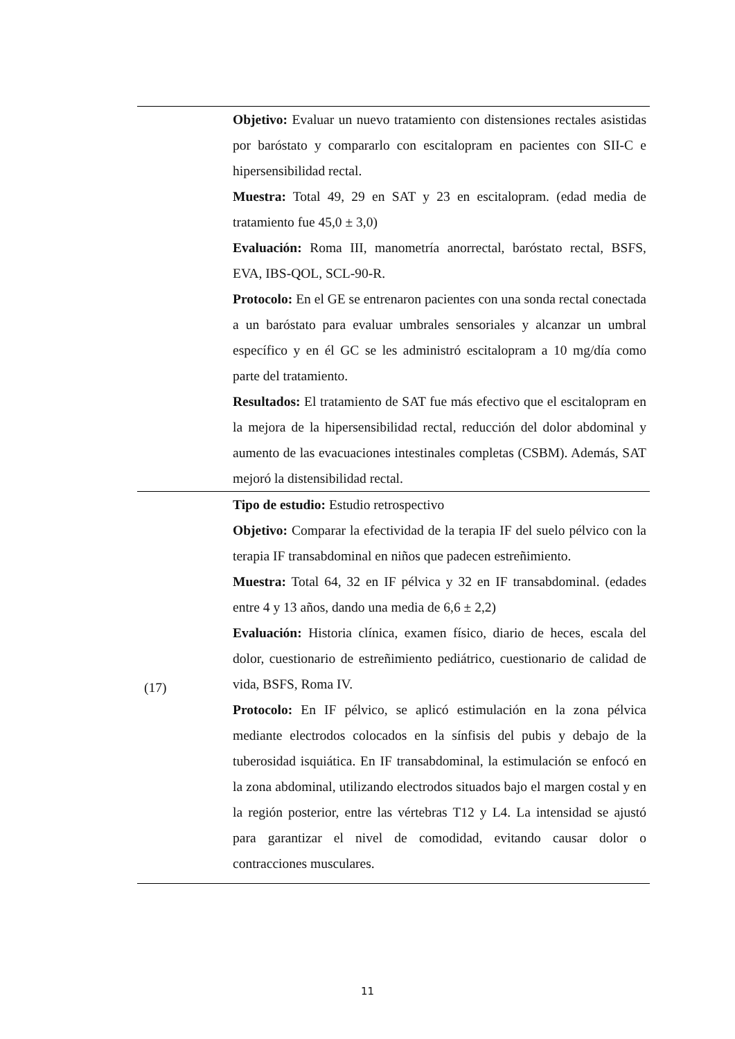| | Objetivo: Evaluar un nuevo tratamiento con distensiones rectales asistidas por baróstato y compararlo con escitalopram en pacientes con SII-C e hipersensibilidad rectal. Muestra: Total 49, 29 en SAT y 23 en escitalopram. (edad media de tratamiento fue 45,0 ± 3,0) Evaluación: Roma III, manometría anorrectal, baróstato rectal, BSFS, EVA, IBS-QOL, SCL-90-R. Protocolo: En el GE se entrenaron pacientes con una sonda rectal conectada a un baróstato para evaluar umbrales sensoriales y alcanzar un umbral específico y en él GC se les administró escitalopram a 10 mg/día como parte del tratamiento. Resultados: El tratamiento de SAT fue más efectivo que el escitalopram en la mejora de la hipersensibilidad rectal, reducción del dolor abdominal y aumento de las evacuaciones intestinales completas (CSBM). Además, SAT mejoró la distensibilidad rectal. |
| (17) | Tipo de estudio: Estudio retrospectivo Objetivo: Comparar la efectividad de la terapia IF del suelo pélvico con la terapia IF transabdominal en niños que padecen estreñimiento. Muestra: Total 64, 32 en IF pélvica y 32 en IF transabdominal. (edades entre 4 y 13 años, dando una media de 6,6 ± 2,2) Evaluación: Historia clínica, examen físico, diario de heces, escala del dolor, cuestionario de estreñimiento pediátrico, cuestionario de calidad de vida, BSFS, Roma IV. Protocolo: En IF pélvico, se aplicó estimulación en la zona pélvica mediante electrodos colocados en la sínfisis del pubis y debajo de la tuberosidad isquiática. En IF transabdominal, la estimulación se enfocó en la zona abdominal, utilizando electrodos situados bajo el margen costal y en la región posterior, entre las vértebras T12 y L4. La intensidad se ajustó para garantizar el nivel de comodidad, evitando causar dolor o contracciones musculares. |
11